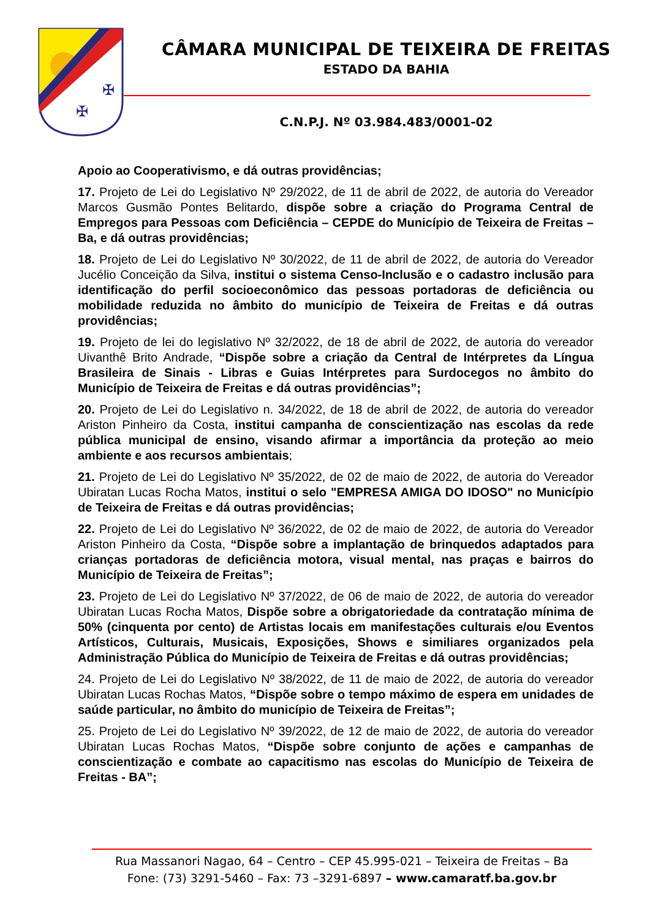✠
✠
CÂMARA MUNICIPAL DE TEIXEIRA DE FREITAS
ESTADO DA BAHIA
C.N.P.J. Nº 03.984.483/0001-02
Apoio ao Cooperativismo, e dá outras providências;
17. Projeto de Lei do Legislativo Nº 29/2022, de 11 de abril de 2022, de autoria do Vereador Marcos Gusmão Pontes Belitardo, dispõe sobre a criação do Programa Central de Empregos para Pessoas com Deficiência – CEPDE do Município de Teixeira de Freitas – Ba, e dá outras providências;
18. Projeto de Lei do Legislativo Nº 30/2022, de 11 de abril de 2022, de autoria do Vereador Jucélio Conceição da Silva, institui o sistema Censo-Inclusão e o cadastro inclusão para identificação do perfil socioeconômico das pessoas portadoras de deficiência ou mobilidade reduzida no âmbito do município de Teixeira de Freitas e dá outras providências;
19. Projeto de lei do legislativo Nº 32/2022, de 18 de abril de 2022, de autoria do vereador Uivanthê Brito Andrade, “Dispõe sobre a criação da Central de Intérpretes da Língua Brasileira de Sinais - Libras e Guias Intérpretes para Surdocegos no âmbito do Município de Teixeira de Freitas e dá outras providências”;
20. Projeto de Lei do Legislativo n. 34/2022, de 18 de abril de 2022, de autoria do vereador Ariston Pinheiro da Costa, institui campanha de conscientização nas escolas da rede pública municipal de ensino, visando afirmar a importância da proteção ao meio ambiente e aos recursos ambientais;
21. Projeto de Lei do Legislativo Nº 35/2022, de 02 de maio de 2022, de autoria do Vereador Ubiratan Lucas Rocha Matos, institui o selo "EMPRESA AMIGA DO IDOSO" no Município de Teixeira de Freitas e dá outras providências;
22. Projeto de Lei do Legislativo Nº 36/2022, de 02 de maio de 2022, de autoria do Vereador Ariston Pinheiro da Costa, “Dispõe sobre a implantação de brinquedos adaptados para crianças portadoras de deficiência motora, visual mental, nas praças e bairros do Município de Teixeira de Freitas”;
23. Projeto de Lei do Legislativo Nº 37/2022, de 06 de maio de 2022, de autoria do vereador Ubiratan Lucas Rocha Matos, Dispõe sobre a obrigatoriedade da contratação mínima de 50% (cinquenta por cento) de Artistas locais em manifestações culturais e/ou Eventos Artísticos, Culturais, Musicais, Exposições, Shows e similiares organizados pela Administração Pública do Município de Teixeira de Freitas e dá outras providências;
24. Projeto de Lei do Legislativo Nº 38/2022, de 11 de maio de 2022, de autoria do vereador Ubiratan Lucas Rochas Matos, “Dispõe sobre o tempo máximo de espera em unidades de saúde particular, no âmbito do município de Teixeira de Freitas”;
25. Projeto de Lei do Legislativo Nº 39/2022, de 12 de maio de 2022, de autoria do vereador Ubiratan Lucas Rochas Matos, “Dispõe sobre conjunto de ações e campanhas de conscientização e combate ao capacitismo nas escolas do Município de Teixeira de Freitas - BA”;
Rua Massanori Nagao, 64 – Centro – CEP 45.995-021 – Teixeira de Freitas – Ba
Fone: (73) 3291-5460 – Fax: 73 –3291-6897 – www.camaratf.ba.gov.br